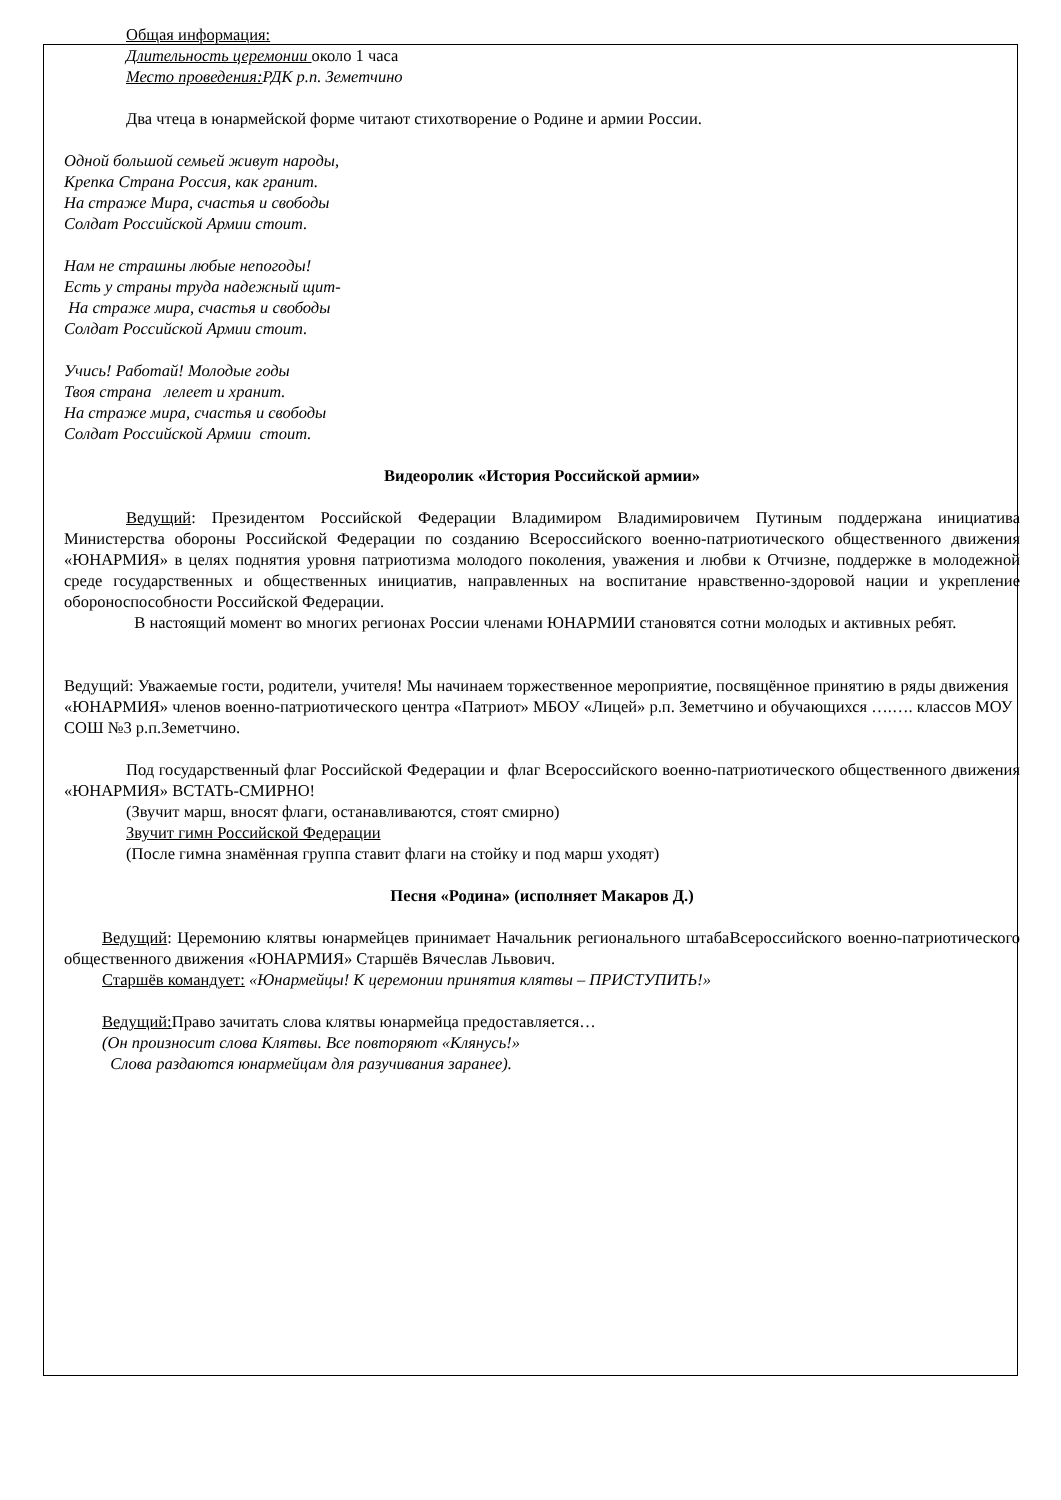Общая информация:
Длительность церемонии около 1 часа
Место проведения: РДК р.п. Земетчино
Два чтеца в юнармейской форме читают стихотворение о Родине и армии России.
Одной большой семьей живут народы,
Крепка Страна Россия, как гранит.
На страже Мира, счастья и свободы
Солдат Российской Армии стоит.
Нам не страшны любые непогоды!
Есть у страны труда надежный щит-
На страже мира, счастья и свободы
Солдат Российской Армии стоит.
Учись! Работай! Молодые годы
Твоя страна лелеет и хранит.
На страже мира, счастья и свободы
Солдат Российской Армии стоит.
Видеоролик «История Российской армии»
Ведущий: Президентом Российской Федерации Владимиром Владимировичем Путиным поддержана инициатива Министерства обороны Российской Федерации по созданию Всероссийского военно-патриотического общественного движения «ЮНАРМИЯ» в целях поднятия уровня патриотизма молодого поколения, уважения и любви к Отчизне, поддержке в молодежной среде государственных и общественных инициатив, направленных на воспитание нравственно-здоровой нации и укрепление обороноспособности Российской Федерации.
В настоящий момент во многих регионах России членами ЮНАРМИИ становятся сотни молодых и активных ребят.
Ведущий: Уважаемые гости, родители, учителя! Мы начинаем торжественное мероприятие, посвящённое принятию в ряды движения «ЮНАРМИЯ» членов военно-патриотического центра «Патриот» МБОУ «Лицей» р.п. Земетчино и обучающихся ….…. классов МОУ СОШ №3 р.п.Земетчино.
Под государственный флаг Российской Федерации и флаг Всероссийского военно-патриотического общественного движения «ЮНАРМИЯ» ВСТАТЬ-СМИРНО!
(Звучит марш, вносят флаги, останавливаются, стоят смирно)
Звучит гимн Российской Федерации
(После гимна знамённая группа ставит флаги на стойку и под марш уходят)
Песня «Родина» (исполняет Макаров Д.)
Ведущий: Церемонию клятвы юнармейцев принимает Начальник регионального штабаВсероссийского военно-патриотического общественного движения «ЮНАРМИЯ» Старшёв Вячеслав Львович.
Старшёв командует: «Юнармейцы! К церемонии принятия клятвы – ПРИСТУПИТЬ!»
Ведущий: Право зачитать слова клятвы юнармейца предоставляется…
(Он произносит слова Клятвы. Все повторяют «Клянусь!»
Слова раздаются юнармейцам для разучивания заранее).